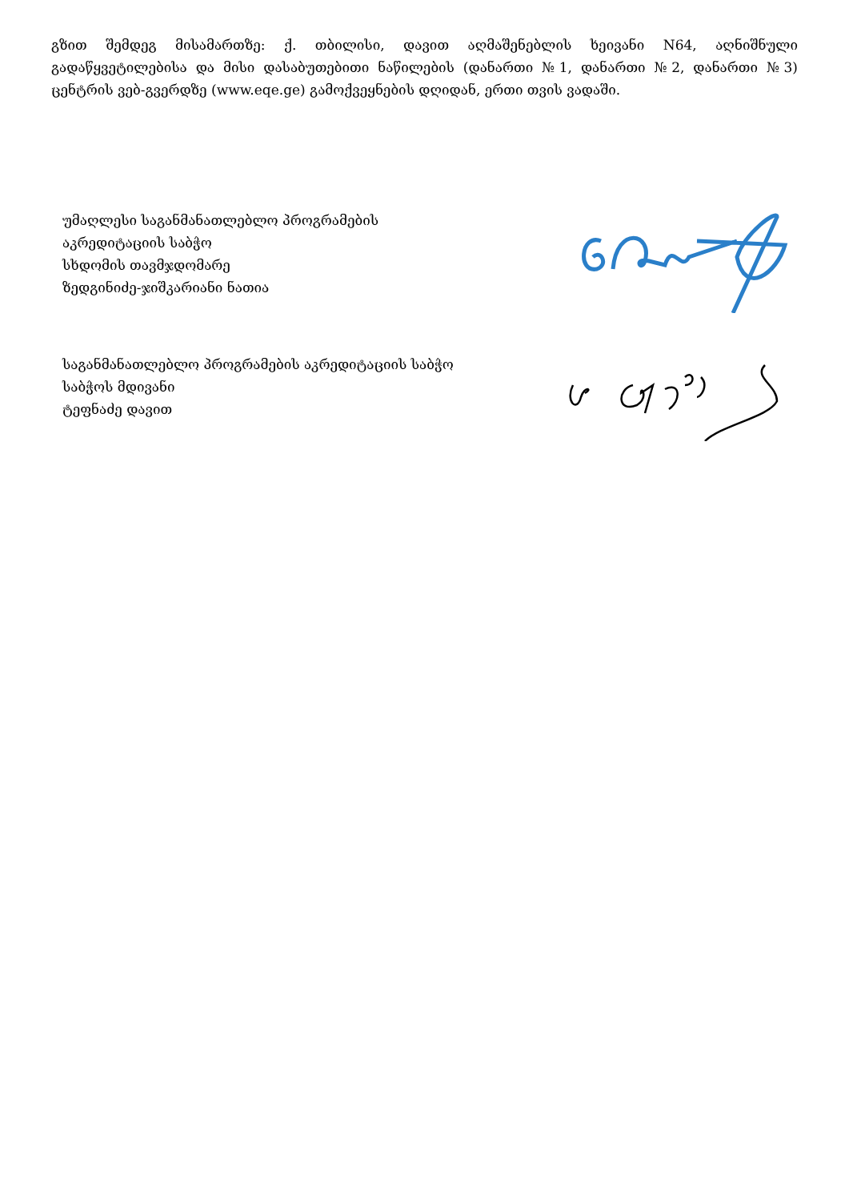გზით შემდეგ მისამართზე: ქ. თბილისი, დავით აღმაშენებლის ხეივანი N64, აღნიშნული გადაწყვეტილებისა და მისი დასაბუთებითი ნაწილების (დანართი №1, დანართი №2, დანართი №3) ცენტრის ვებ-გვერდზე (www.eqe.ge) გამოქვეყნების დღიდან, ერთი თვის ვადაში.
უმაღლესი საგანმანათლებლო პროგრამების
აკრედიტაციის საბჭო
სხდომის თავმჯდომარე
ზედგინიძე-ჯიშკარიანი ნათია
საგანმანათლებლო პროგრამების აკრედიტაციის საბჭო
საბჭოს მდივანი
ტეფნაძე დავით